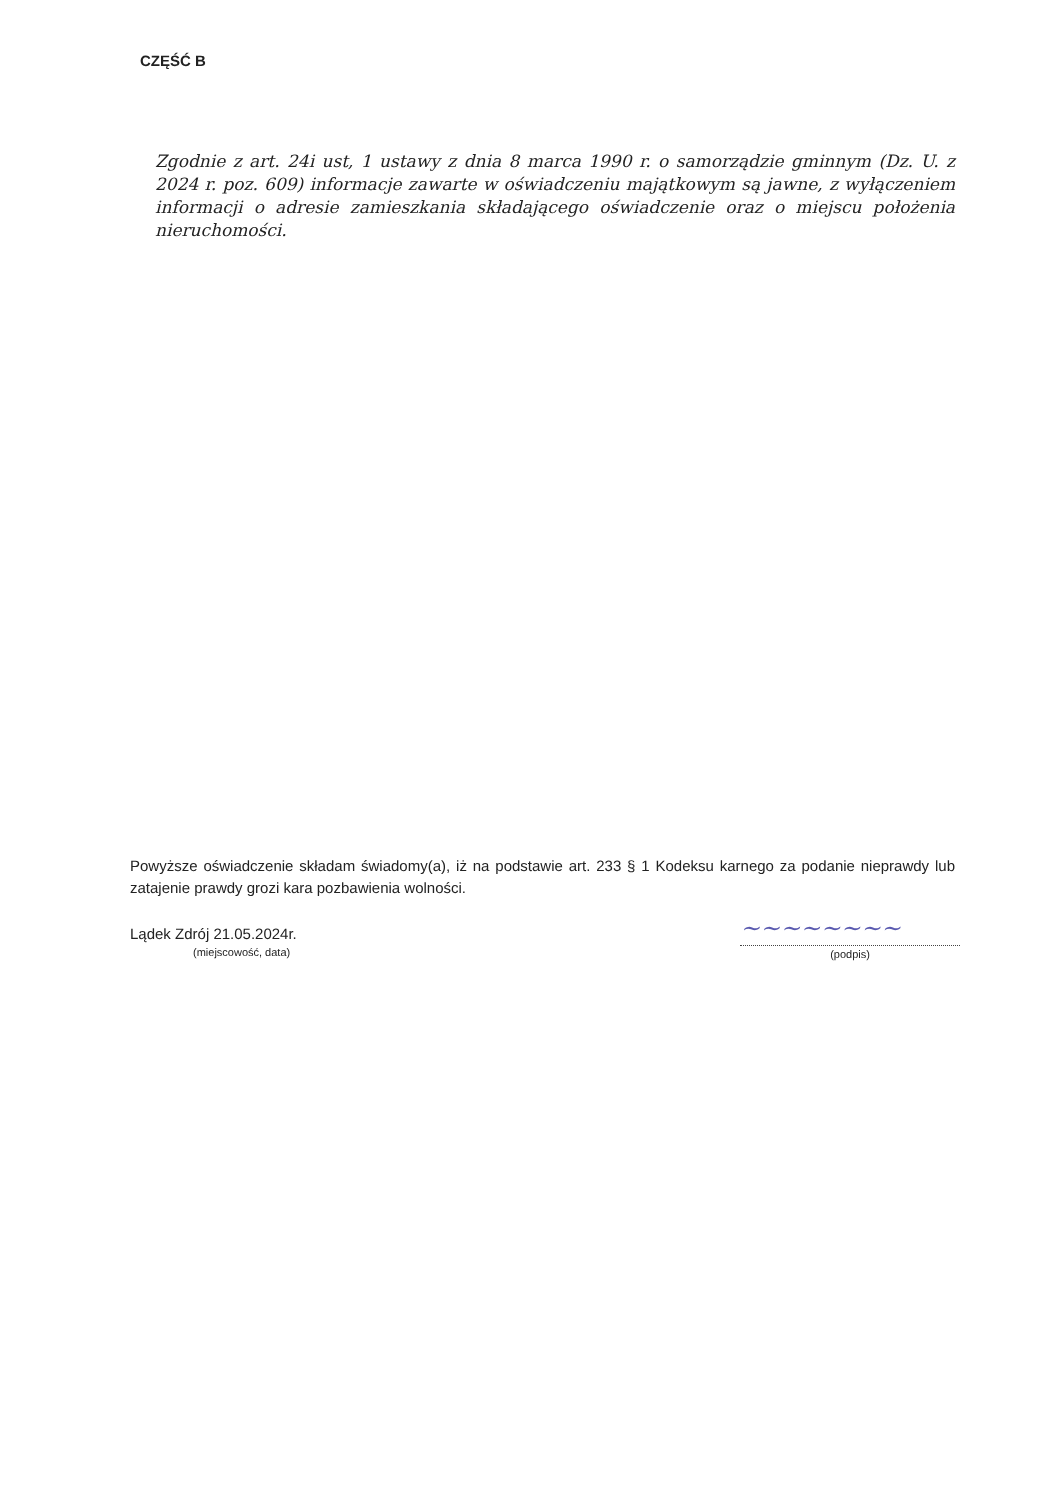CZĘŚĆ B
Zgodnie z art. 24i ust, 1 ustawy z dnia 8 marca 1990 r. o samorządzie gminnym (Dz. U. z 2024 r. poz. 609) informacje zawarte w oświadczeniu majątkowym są jawne, z wyłączeniem informacji o adresie zamieszkania składającego oświadczenie oraz o miejscu położenia nieruchomości.
Powyższe oświadczenie składam świadomy(a), iż na podstawie art. 233 § 1 Kodeksu karnego za podanie nieprawdy lub zatajenie prawdy grozi kara pozbawienia wolności.
Lądek Zdrój 21.05.2024r.
(miejscowość, data)
~~~~~~~~
(podpis)